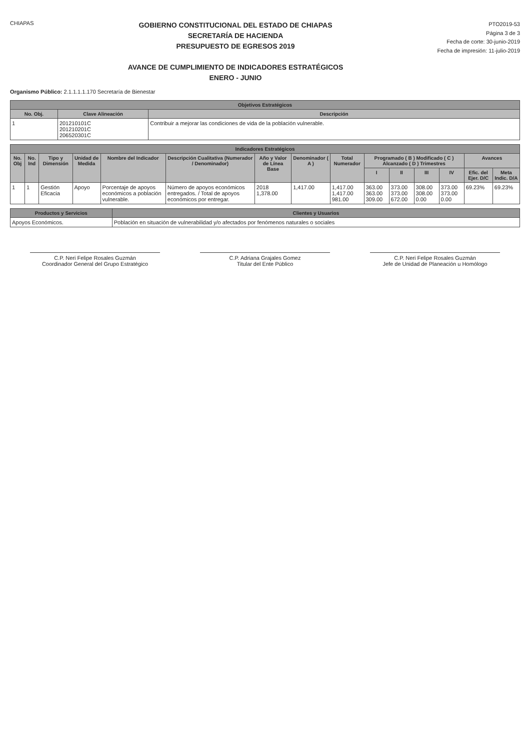CHIAPAS
GOBIERNO CONSTITUCIONAL DEL ESTADO DE CHIAPAS
SECRETARÍA DE HACIENDA
PRESUPUESTO DE EGRESOS 2019
AVANCE DE CUMPLIMIENTO DE INDICADORES ESTRATÉGICOS
ENERO - JUNIO
PTO2019-53
Página 3 de 3
Fecha de corte: 30-junio-2019
Fecha de impresión: 11-julio-2019
Organismo Público: 2.1.1.1.1.170 Secretaría de Bienestar
| Objetivos Estratégicos | | |
| --- | --- | --- |
| No. Obj. | Clave Alineación | Descripción |
| 1 | 201210101C 201210201C 206520301C | Contribuir a mejorar las condiciones de vida de la población vulnerable. |
| Indicadores Estratégicos | | | | | | | | | | | | | | |
| --- | --- | --- | --- | --- | --- | --- | --- | --- | --- | --- | --- | --- | --- | --- |
| No. Obj | No. Ind | Tipo y Dimensión | Unidad de Medida | Nombre del Indicador | Descripción Cualitativa (Numerador / Denominador) | Año y Valor de Línea Base | Denominador ( A ) | Total Numerador | Programado ( B ) Modificado ( C ) Alcanzado ( D ) Trimestres | | | | Avances | |
| | | | | | | | | | I | II | III | IV | Efic. del Ejer. D/C | Meta Indic. D/A |
| 1 | 1 | Gestión Eficacia | Apoyo | Porcentaje de apoyos económicos a población vulnerable. | Número de apoyos económicos entregados. / Total de apoyos económicos por entregar. | 2018 1,378.00 | 1,417.00 | 1,417.00 1,417.00 981.00 | 363.00 363.00 309.00 | 373.00 373.00 672.00 | 308.00 308.00 0.00 | 373.00 373.00 0.00 | 69.23% | 69.23% |
| Productos y Servicios | Clientes y Usuarios |
| --- | --- |
| Apoyos Económicos. | Población en situación de vulnerabilidad y/o afectados por fenómenos naturales o sociales |
C.P. Neri Felipe Rosales Guzmán
Coordinador General del Grupo Estratégico
C.P. Adriana Grajales Gomez
Titular del Ente Público
C.P. Neri Felipe Rosales Guzmán
Jefe de Unidad de Planeación u Homólogo